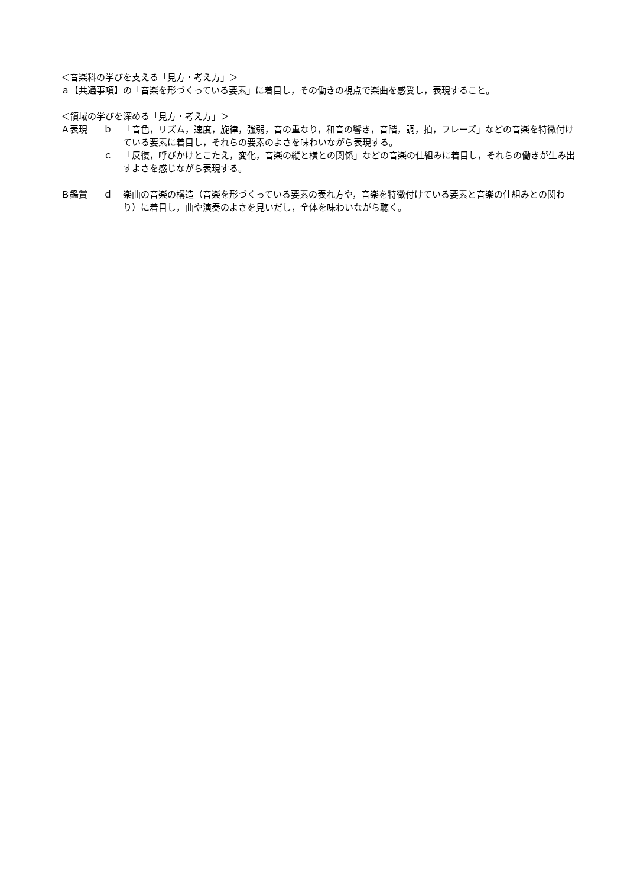＜音楽科の学びを支える「見方・考え方」＞
ａ【共通事項】の「音楽を形づくっている要素」に着目し，その働きの視点で楽曲を感受し，表現すること。
＜領域の学びを深める「見方・考え方」＞
Ａ表現 ｂ 「音色，リズム，速度，旋律，強弱，音の重なり，和音の響き，音階，調，拍，フレーズ」などの音楽を特徴付けている要素に着目し，それらの要素のよさを味わいながら表現する。
ｃ 「反復，呼びかけとこたえ，変化，音楽の縦と横との関係」などの音楽の仕組みに着目し，それらの働きが生み出すよさを感じながら表現する。
Ｂ鑑賞 ｄ 楽曲の音楽の構造（音楽を形づくっている要素の表れ方や，音楽を特徴付けている要素と音楽の仕組みとの関わり）に着目し，曲や演奏のよさを見いだし，全体を味わいながら聴く。